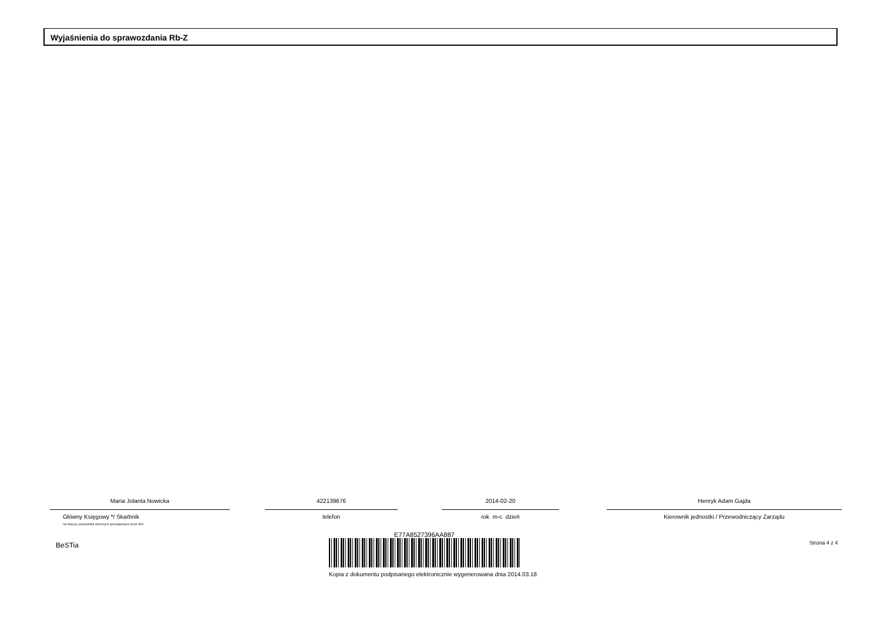Wyjaśnienia do sprawozdania Rb-Z
Maria Jolanta Nowicka
Główny Księgowy */ Skarbnik
nie dotyczy sprawozdań zbiorczych sporządzonych przez RIO
422139676
telefon
2014-02-20
rok m-c dzień
Henryk Adam Gajda
Kierownik jednostki / Przewodniczący Zarządu
BeSTia
E77A8527396AA887
Kopia z dokumentu podpisanego elektronicznie wygenerowana dnia 2014.03.18
Strona 4 z 4